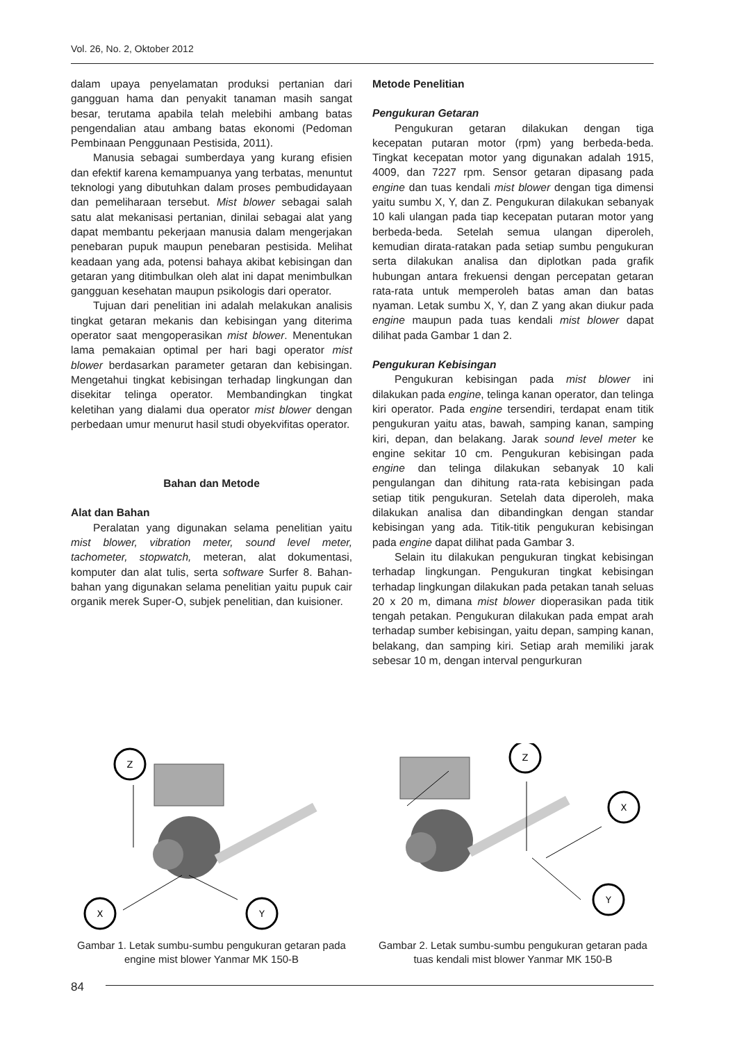Vol. 26, No. 2, Oktober 2012
dalam upaya penyelamatan produksi pertanian dari gangguan hama dan penyakit tanaman masih sangat besar, terutama apabila telah melebihi ambang batas pengendalian atau ambang batas ekonomi (Pedoman Pembinaan Penggunaan Pestisida, 2011).
Manusia sebagai sumberdaya yang kurang efisien dan efektif karena kemampuanya yang terbatas, menuntut teknologi yang dibutuhkan dalam proses pembudidayaan dan pemeliharaan tersebut. Mist blower sebagai salah satu alat mekanisasi pertanian, dinilai sebagai alat yang dapat membantu pekerjaan manusia dalam mengerjakan penebaran pupuk maupun penebaran pestisida. Melihat keadaan yang ada, potensi bahaya akibat kebisingan dan getaran yang ditimbulkan oleh alat ini dapat menimbulkan gangguan kesehatan maupun psikologis dari operator.
Tujuan dari penelitian ini adalah melakukan analisis tingkat getaran mekanis dan kebisingan yang diterima operator saat mengoperasikan mist blower. Menentukan lama pemakaian optimal per hari bagi operator mist blower berdasarkan parameter getaran dan kebisingan. Mengetahui tingkat kebisingan terhadap lingkungan dan disekitar telinga operator. Membandingkan tingkat keletihan yang dialami dua operator mist blower dengan perbedaan umur menurut hasil studi obyekvifitas operator.
Bahan dan Metode
Alat dan Bahan
Peralatan yang digunakan selama penelitian yaitu mist blower, vibration meter, sound level meter, tachometer, stopwatch, meteran, alat dokumentasi, komputer dan alat tulis, serta software Surfer 8. Bahan-bahan yang digunakan selama penelitian yaitu pupuk cair organik merek Super-O, subjek penelitian, dan kuisioner.
Metode Penelitian
Pengukuran Getaran
Pengukuran getaran dilakukan dengan tiga kecepatan putaran motor (rpm) yang berbeda-beda. Tingkat kecepatan motor yang digunakan adalah 1915, 4009, dan 7227 rpm. Sensor getaran dipasang pada engine dan tuas kendali mist blower dengan tiga dimensi yaitu sumbu X, Y, dan Z. Pengukuran dilakukan sebanyak 10 kali ulangan pada tiap kecepatan putaran motor yang berbeda-beda. Setelah semua ulangan diperoleh, kemudian dirata-ratakan pada setiap sumbu pengukuran serta dilakukan analisa dan diplotkan pada grafik hubungan antara frekuensi dengan percepatan getaran rata-rata untuk memperoleh batas aman dan batas nyaman. Letak sumbu X, Y, dan Z yang akan diukur pada engine maupun pada tuas kendali mist blower dapat dilihat pada Gambar 1 dan 2.
Pengukuran Kebisingan
Pengukuran kebisingan pada mist blower ini dilakukan pada engine, telinga kanan operator, dan telinga kiri operator. Pada engine tersendiri, terdapat enam titik pengukuran yaitu atas, bawah, samping kanan, samping kiri, depan, dan belakang. Jarak sound level meter ke engine sekitar 10 cm. Pengukuran kebisingan pada engine dan telinga dilakukan sebanyak 10 kali pengulangan dan dihitung rata-rata kebisingan pada setiap titik pengukuran. Setelah data diperoleh, maka dilakukan analisa dan dibandingkan dengan standar kebisingan yang ada. Titik-titik pengukuran kebisingan pada engine dapat dilihat pada Gambar 3.
Selain itu dilakukan pengukuran tingkat kebisingan terhadap lingkungan. Pengukuran tingkat kebisingan terhadap lingkungan dilakukan pada petakan tanah seluas 20 x 20 m, dimana mist blower dioperasikan pada titik tengah petakan. Pengukuran dilakukan pada empat arah terhadap sumber kebisingan, yaitu depan, samping kanan, belakang, dan samping kiri. Setiap arah memiliki jarak sebesar 10 m, dengan interval pengurkuran
Z
X
Y
Gambar 1. Letak sumbu-sumbu pengukuran getaran pada engine mist blower Yanmar MK 150-B
Z
X
Y
Gambar 2. Letak sumbu-sumbu pengukuran getaran pada tuas kendali mist blower Yanmar MK 150-B
84